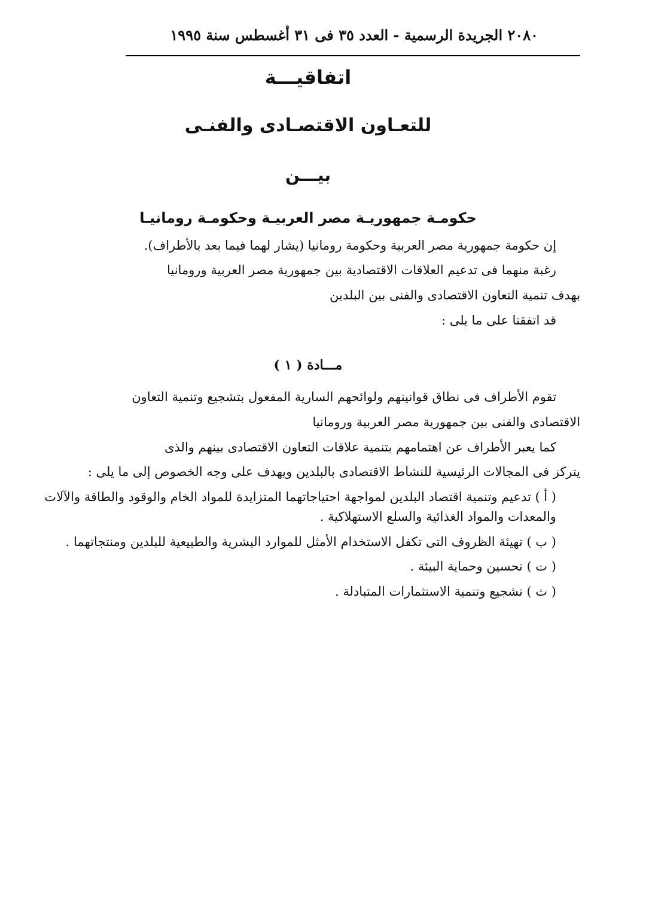٢٠٨٠ الجريدة الرسمية - العدد ٣٥ فى ٣١ أغسطس سنة ١٩٩٥
اتفاقيـــة
للتعـاون الاقتصـادى والفنـى
بيـــن
حكومـة جمهوريـة مصر العربيـة وحكومـة رومانيـا
إن حكومة جمهورية مصر العربية وحكومة رومانيا (يشار لهما فيما بعد بالأطراف).
رغبة منهما فى تدعيم العلاقات الاقتصادية بين جمهورية مصر العربية ورومانيا
بهدف تنمية التعاون الاقتصادى والفنى بين البلدين
قد اتفقتا على ما يلى :
مـــادة ( ١ )
تقوم الأطراف فى نطاق قوانينهم ولوائحهم السارية المفعول بتشجيع وتنمية التعاون
الاقتصادى والفنى بين جمهورية مصر العربية ورومانيا
كما يعبر الأطراف عن اهتمامهم بتنمية علاقات التعاون الاقتصادى بينهم والذى
يتركز فى المجالات الرئيسية للنشاط الاقتصادى بالبلدين ويهدف على وجه الخصوص إلى ما يلى :
( أ ) تدعيم وتنمية اقتصاد البلدين لمواجهة احتياجاتهما المتزايدة للمواد الخام والوقود والطاقة والآلات والمعدات والمواد الغذائية والسلع الاستهلاكية .
( ب ) تهيئة الظروف التى تكفل الاستخدام الأمثل للموارد البشرية والطبيعية للبلدين ومنتجاتهما .
( ت ) تحسين وحماية البيئة .
( ث ) تشجيع وتنمية الاستثمارات المتبادلة .